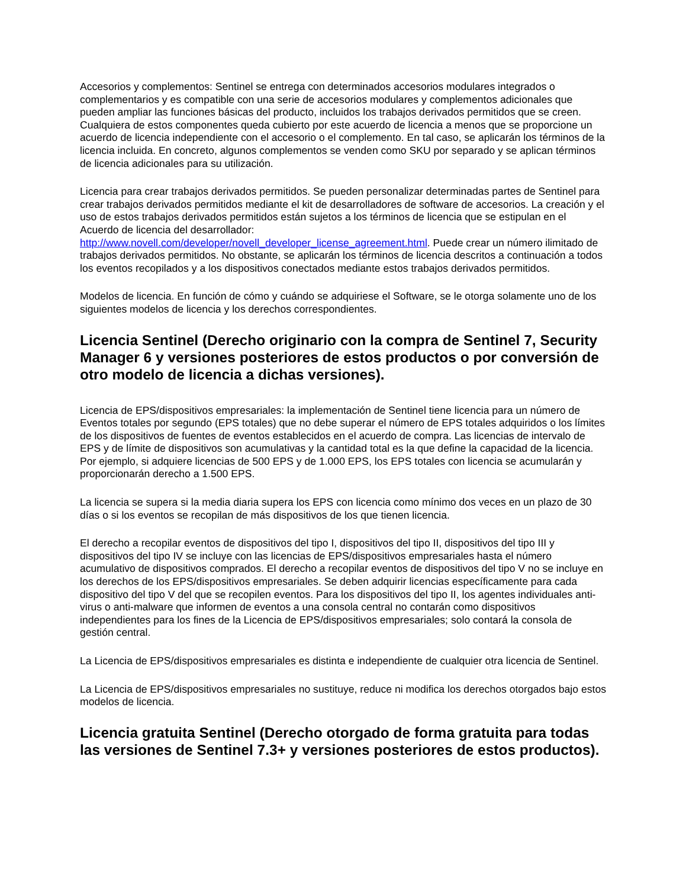Accesorios y complementos: Sentinel se entrega con determinados accesorios modulares integrados o complementarios y es compatible con una serie de accesorios modulares y complementos adicionales que pueden ampliar las funciones básicas del producto, incluidos los trabajos derivados permitidos que se creen. Cualquiera de estos componentes queda cubierto por este acuerdo de licencia a menos que se proporcione un acuerdo de licencia independiente con el accesorio o el complemento. En tal caso, se aplicarán los términos de la licencia incluida. En concreto, algunos complementos se venden como SKU por separado y se aplican términos de licencia adicionales para su utilización.
Licencia para crear trabajos derivados permitidos. Se pueden personalizar determinadas partes de Sentinel para crear trabajos derivados permitidos mediante el kit de desarrolladores de software de accesorios. La creación y el uso de estos trabajos derivados permitidos están sujetos a los términos de licencia que se estipulan en el Acuerdo de licencia del desarrollador: http://www.novell.com/developer/novell_developer_license_agreement.html. Puede crear un número ilimitado de trabajos derivados permitidos. No obstante, se aplicarán los términos de licencia descritos a continuación a todos los eventos recopilados y a los dispositivos conectados mediante estos trabajos derivados permitidos.
Modelos de licencia. En función de cómo y cuándo se adquiriese el Software, se le otorga solamente uno de los siguientes modelos de licencia y los derechos correspondientes.
Licencia Sentinel (Derecho originario con la compra de Sentinel 7, Security Manager 6 y versiones posteriores de estos productos o por conversión de otro modelo de licencia a dichas versiones).
Licencia de EPS/dispositivos empresariales: la implementación de Sentinel tiene licencia para un número de Eventos totales por segundo (EPS totales) que no debe superar el número de EPS totales adquiridos o los límites de los dispositivos de fuentes de eventos establecidos en el acuerdo de compra. Las licencias de intervalo de EPS y de límite de dispositivos son acumulativas y la cantidad total es la que define la capacidad de la licencia. Por ejemplo, si adquiere licencias de 500 EPS y de 1.000 EPS, los EPS totales con licencia se acumularán y proporcionarán derecho a 1.500 EPS.
La licencia se supera si la media diaria supera los EPS con licencia como mínimo dos veces en un plazo de 30 días o si los eventos se recopilan de más dispositivos de los que tienen licencia.
El derecho a recopilar eventos de dispositivos del tipo I, dispositivos del tipo II, dispositivos del tipo III y dispositivos del tipo IV se incluye con las licencias de EPS/dispositivos empresariales hasta el número acumulativo de dispositivos comprados. El derecho a recopilar eventos de dispositivos del tipo V no se incluye en los derechos de los EPS/dispositivos empresariales. Se deben adquirir licencias específicamente para cada dispositivo del tipo V del que se recopilen eventos. Para los dispositivos del tipo II, los agentes individuales anti-virus o anti-malware que informen de eventos a una consola central no contarán como dispositivos independientes para los fines de la Licencia de EPS/dispositivos empresariales; solo contará la consola de gestión central.
La Licencia de EPS/dispositivos empresariales es distinta e independiente de cualquier otra licencia de Sentinel.
La Licencia de EPS/dispositivos empresariales no sustituye, reduce ni modifica los derechos otorgados bajo estos modelos de licencia.
Licencia gratuita Sentinel (Derecho otorgado de forma gratuita para todas las versiones de Sentinel 7.3+ y versiones posteriores de estos productos).